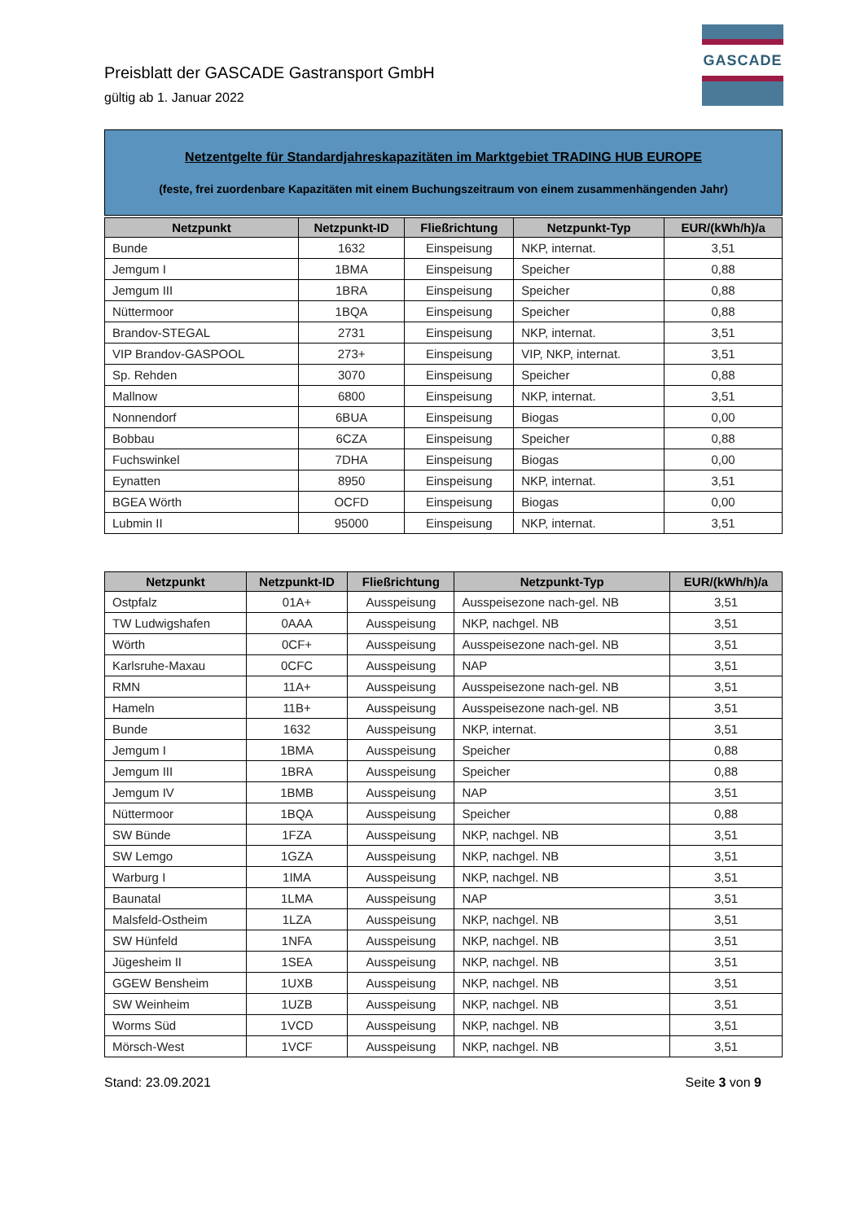GASCADE
Preisblatt der GASCADE Gastransport GmbH
gültig ab 1. Januar 2022
Netzentgelte für Standardjahreskapazitäten im Marktgebiet TRADING HUB EUROPE
(feste, frei zuordenbare Kapazitäten mit einem Buchungszeitraum von einem zusammenhängenden Jahr)
| Netzpunkt | Netzpunkt-ID | Fließrichtung | Netzpunkt-Typ | EUR/(kWh/h)/a |
| --- | --- | --- | --- | --- |
| Bunde | 1632 | Einspeisung | NKP, internat. | 3,51 |
| Jemgum I | 1BMA | Einspeisung | Speicher | 0,88 |
| Jemgum III | 1BRA | Einspeisung | Speicher | 0,88 |
| Nüttermoor | 1BQA | Einspeisung | Speicher | 0,88 |
| Brandov-STEGAL | 2731 | Einspeisung | NKP, internat. | 3,51 |
| VIP Brandov-GASPOOL | 273+ | Einspeisung | VIP, NKP, internat. | 3,51 |
| Sp. Rehden | 3070 | Einspeisung | Speicher | 0,88 |
| Mallnow | 6800 | Einspeisung | NKP, internat. | 3,51 |
| Nonnendorf | 6BUA | Einspeisung | Biogas | 0,00 |
| Bobbau | 6CZA | Einspeisung | Speicher | 0,88 |
| Fuchswinkel | 7DHA | Einspeisung | Biogas | 0,00 |
| Eynatten | 8950 | Einspeisung | NKP, internat. | 3,51 |
| BGEA Wörth | OCFD | Einspeisung | Biogas | 0,00 |
| Lubmin II | 95000 | Einspeisung | NKP, internat. | 3,51 |
| Netzpunkt | Netzpunkt-ID | Fließrichtung | Netzpunkt-Typ | EUR/(kWh/h)/a |
| --- | --- | --- | --- | --- |
| Ostpfalz | 01A+ | Ausspeisung | Ausspeisezone nach-gel. NB | 3,51 |
| TW Ludwigshafen | 0AAA | Ausspeisung | NKP, nachgel. NB | 3,51 |
| Wörth | 0CF+ | Ausspeisung | Ausspeisezone nach-gel. NB | 3,51 |
| Karlsruhe-Maxau | 0CFC | Ausspeisung | NAP | 3,51 |
| RMN | 11A+ | Ausspeisung | Ausspeisezone nach-gel. NB | 3,51 |
| Hameln | 11B+ | Ausspeisung | Ausspeisezone nach-gel. NB | 3,51 |
| Bunde | 1632 | Ausspeisung | NKP, internat. | 3,51 |
| Jemgum I | 1BMA | Ausspeisung | Speicher | 0,88 |
| Jemgum III | 1BRA | Ausspeisung | Speicher | 0,88 |
| Jemgum IV | 1BMB | Ausspeisung | NAP | 3,51 |
| Nüttermoor | 1BQA | Ausspeisung | Speicher | 0,88 |
| SW Bünde | 1FZA | Ausspeisung | NKP, nachgel. NB | 3,51 |
| SW Lemgo | 1GZA | Ausspeisung | NKP, nachgel. NB | 3,51 |
| Warburg I | 1IMA | Ausspeisung | NKP, nachgel. NB | 3,51 |
| Baunatal | 1LMA | Ausspeisung | NAP | 3,51 |
| Malsfeld-Ostheim | 1LZA | Ausspeisung | NKP, nachgel. NB | 3,51 |
| SW Hünfeld | 1NFA | Ausspeisung | NKP, nachgel. NB | 3,51 |
| Jügesheim II | 1SEA | Ausspeisung | NKP, nachgel. NB | 3,51 |
| GGEW Bensheim | 1UXB | Ausspeisung | NKP, nachgel. NB | 3,51 |
| SW Weinheim | 1UZB | Ausspeisung | NKP, nachgel. NB | 3,51 |
| Worms Süd | 1VCD | Ausspeisung | NKP, nachgel. NB | 3,51 |
| Mörsch-West | 1VCF | Ausspeisung | NKP, nachgel. NB | 3,51 |
Stand: 23.09.2021 Seite 3 von 9